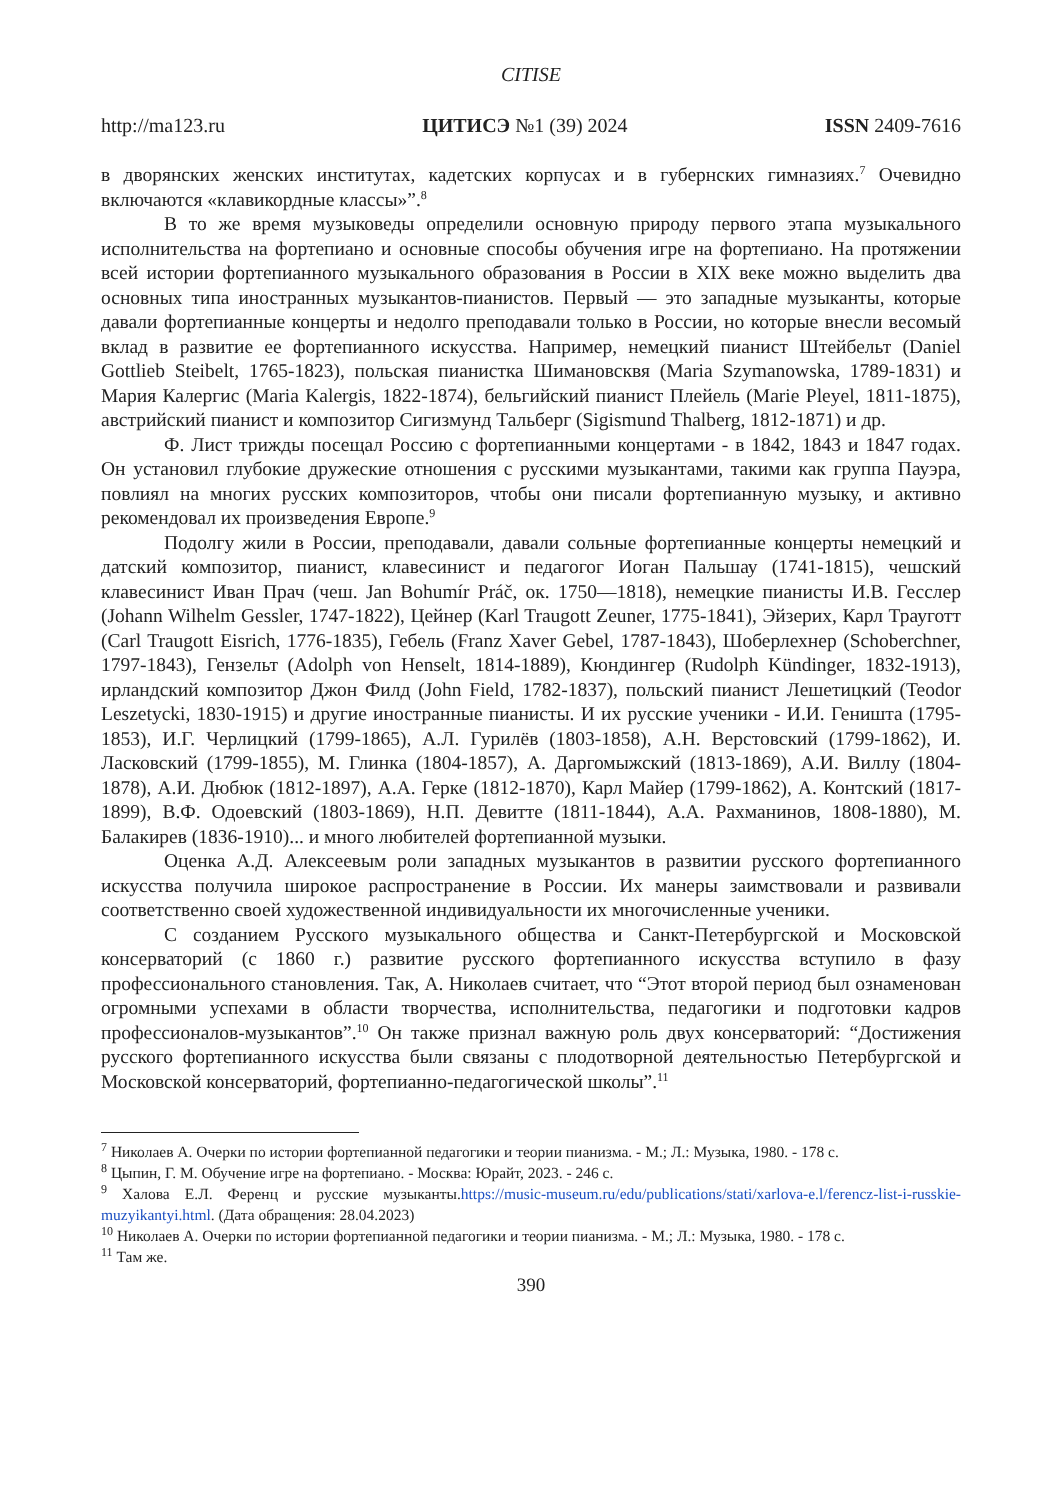CITISE
http://ma123.ru ЦИТИСЭ №1 (39) 2024 ISSN 2409-7616
в дворянских женских институтах, кадетских корпусах и в губернских гимназиях.<sup>7</sup> Очевидно включаются «клавикордные классы»”.<sup>8</sup>
В то же время музыковеды определили основную природу первого этапа музыкального исполнительства на фортепиано и основные способы обучения игре на фортепиано. На протяжении всей истории фортепианного музыкального образования в России в XIX веке можно выделить два основных типа иностранных музыкантов-пианистов. Первый — это западные музыканты, которые давали фортепианные концерты и недолго преподавали только в России, но которые внесли весомый вклад в развитие ее фортепианного искусства. Например, немецкий пианист Штейбельт (Daniel Gottlieb Steibelt, 1765-1823), польская пианистка Шимановсквя (Maria Szymanowska, 1789-1831) и Мария Калергис (Maria Kalergis, 1822-1874), бельгийский пианист Плейель (Marie Pleyel, 1811-1875), австрийский пианист и композитор Сигизмунд Тальберг (Sigismund Thalberg, 1812-1871) и др.
Ф. Лист трижды посещал Россию с фортепианными концертами - в 1842, 1843 и 1847 годах. Он установил глубокие дружеские отношения с русскими музыкантами, такими как группа Пауэра, повлиял на многих русских композиторов, чтобы они писали фортепианную музыку, и активно рекомендовал их произведения Европе.<sup>9</sup>
Подолгу жили в России, преподавали, давали сольные фортепианные концерты немецкий и датский композитор, пианист, клавесинист и педагогог Иоган Пальшау (1741-1815), чешский клавесинист Иван Прач (чеш. Jan Bohumír Práč, ок. 1750—1818), немецкие пианисты И.В. Гесслер (Johann Wilhelm Gessler, 1747-1822), Цейнер (Karl Traugott Zeuner, 1775-1841), Эйзерих, Карл Трауготт (Carl Traugott Eisrich, 1776-1835), Гебель (Franz Xaver Gebel, 1787-1843), Шоберлехнер (Schoberchner, 1797-1843), Гензельт (Adolph von Henselt, 1814-1889), Кюндингер (Rudolph Kündinger, 1832-1913), ирландский композитор Джон Филд (John Field, 1782-1837), польский пианист Лешетицкий (Teodor Leszetycki, 1830-1915) и другие иностранные пианисты. И их русские ученики - И.И. Геништа (1795-1853), И.Г. Черлицкий (1799-1865), А.Л. Гурилёв (1803-1858), А.Н. Верстовский (1799-1862), И. Ласковский (1799-1855), М. Глинка (1804-1857), А. Даргомыжский (1813-1869), А.И. Виллу (1804-1878), А.И. Дюбюк (1812-1897), А.А. Герке (1812-1870), Карл Майер (1799-1862), А. Контский (1817-1899), В.Ф. Одоевский (1803-1869), Н.П. Девитте (1811-1844), А.А. Рахманинов, 1808-1880), М. Балакирев (1836-1910)... и много любителей фортепианной музыки.
Оценка А.Д. Алексеевым роли западных музыкантов в развитии русского фортепианного искусства получила широкое распространение в России. Их манеры заимствовали и развивали соответственно своей художественной индивидуальности их многочисленные ученики.
С созданием Русского музыкального общества и Санкт-Петербургской и Московской консерваторий (с 1860 г.) развитие русского фортепианного искусства вступило в фазу профессионального становления. Так, А. Николаев считает, что “Этот второй период был ознаменован огромными успехами в области творчества, исполнительства, педагогики и подготовки кадров профессионалов-музыкантов”.<sup>10</sup> Он также признал важную роль двух консерваторий: “Достижения русского фортепианного искусства были связаны с плодотворной деятельностью Петербургской и Московской консерваторий, фортепианно-педагогической школы”.<sup>11</sup>
<sup>7</sup> Николаев А. Очерки по истории фортепианной педагогики и теории пианизма. - М.; Л.: Музыка, 1980. - 178 с.
<sup>8</sup> Цыпин, Г. М. Обучение игре на фортепиано. - Москва: Юрайт, 2023. - 246 с.
<sup>9</sup> Халова Е.Л. Ференц и русские музыканты.https://music-museum.ru/edu/publications/stati/xarlova-e.l/ferencz-list-i-russkie-muzyikantyi.html. (Дата обращения: 28.04.2023)
<sup>10</sup> Николаев А. Очерки по истории фортепианной педагогики и теории пианизма. - М.; Л.: Музыка, 1980. - 178 с.
<sup>11</sup> Там же.
390